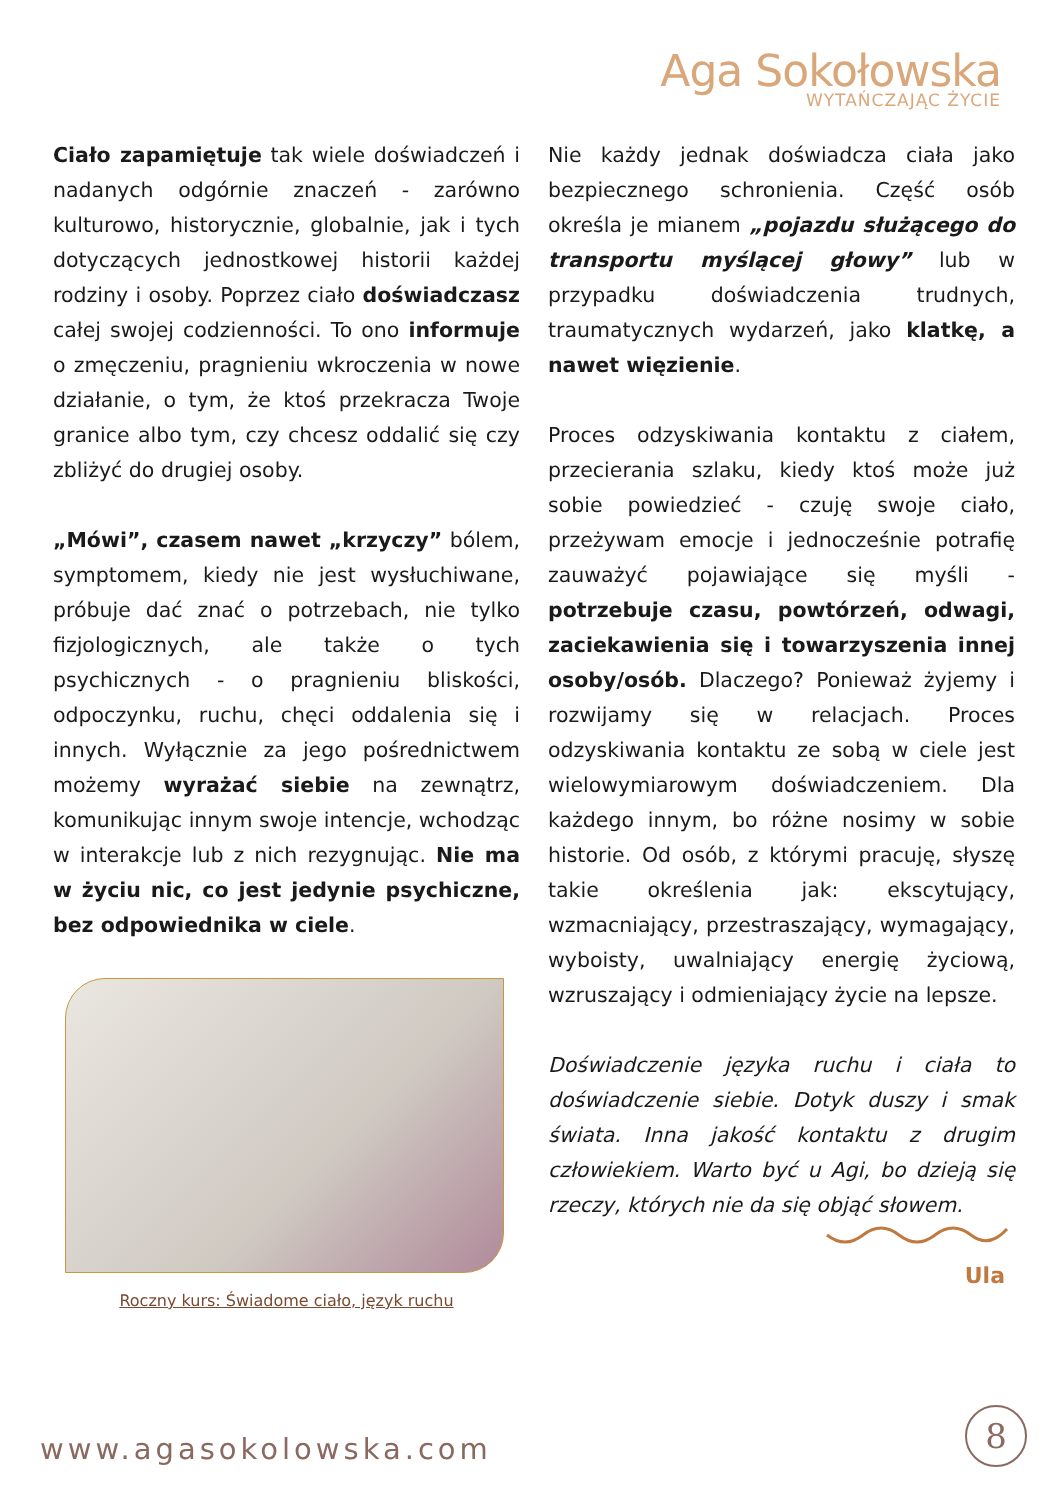Aga Sokołowska
WYTAŃCZAJĄC ŻYCIE
Ciało zapamiętuje tak wiele doświadczeń i nadanych odgórnie znaczeń - zarówno kulturowo, historycznie, globalnie, jak i tych dotyczących jednostkowej historii każdej rodziny i osoby. Poprzez ciało doświadczasz całej swojej codzienności. To ono informuje o zmęczeniu, pragnieniu wkroczenia w nowe działanie, o tym, że ktoś przekracza Twoje granice albo tym, czy chcesz oddalić się czy zbliżyć do drugiej osoby.
„Mówi”, czasem nawet „krzyczy” bólem, symptomem, kiedy nie jest wysłuchiwane, próbuje dać znać o potrzebach, nie tylko fizjologicznych, ale także o tych psychicznych - o pragnieniu bliskości, odpoczynku, ruchu, chęci oddalenia się i innych. Wyłącznie za jego pośrednictwem możemy wyrażać siebie na zewnątrz, komunikując innym swoje intencje, wchodząc w interakcje lub z nich rezygnując. Nie ma w życiu nic, co jest jedynie psychiczne, bez odpowiednika w ciele.
Roczny kurs: Świadome ciało, język ruchu
Nie każdy jednak doświadcza ciała jako bezpiecznego schronienia. Część osób określa je mianem „pojazdu służącego do transportu myślącej głowy” lub w przypadku doświadczenia trudnych, traumatycznych wydarzeń, jako klatkę, a nawet więzienie.
Proces odzyskiwania kontaktu z ciałem, przecierania szlaku, kiedy ktoś może już sobie powiedzieć - czuję swoje ciało, przeżywam emocje i jednocześnie potrafię zauważyć pojawiające się myśli - potrzebuje czasu, powtórzeń, odwagi, zaciekawienia się i towarzyszenia innej osoby/osób. Dlaczego? Ponieważ żyjemy i rozwijamy się w relacjach. Proces odzyskiwania kontaktu ze sobą w ciele jest wielowymiarowym doświadczeniem. Dla każdego innym, bo różne nosimy w sobie historie. Od osób, z którymi pracuję, słyszę takie określenia jak: ekscytujący, wzmacniający, przestraszający, wymagający, wyboisty, uwalniający energię życiową, wzruszający i odmieniający życie na lepsze.
Doświadczenie języka ruchu i ciała to doświadczenie siebie. Dotyk duszy i smak świata. Inna jakość kontaktu z drugim człowiekiem. Warto być u Agi, bo dzieją się rzeczy, których nie da się objąć słowem.
Ula
www.agasokolowska.com
8